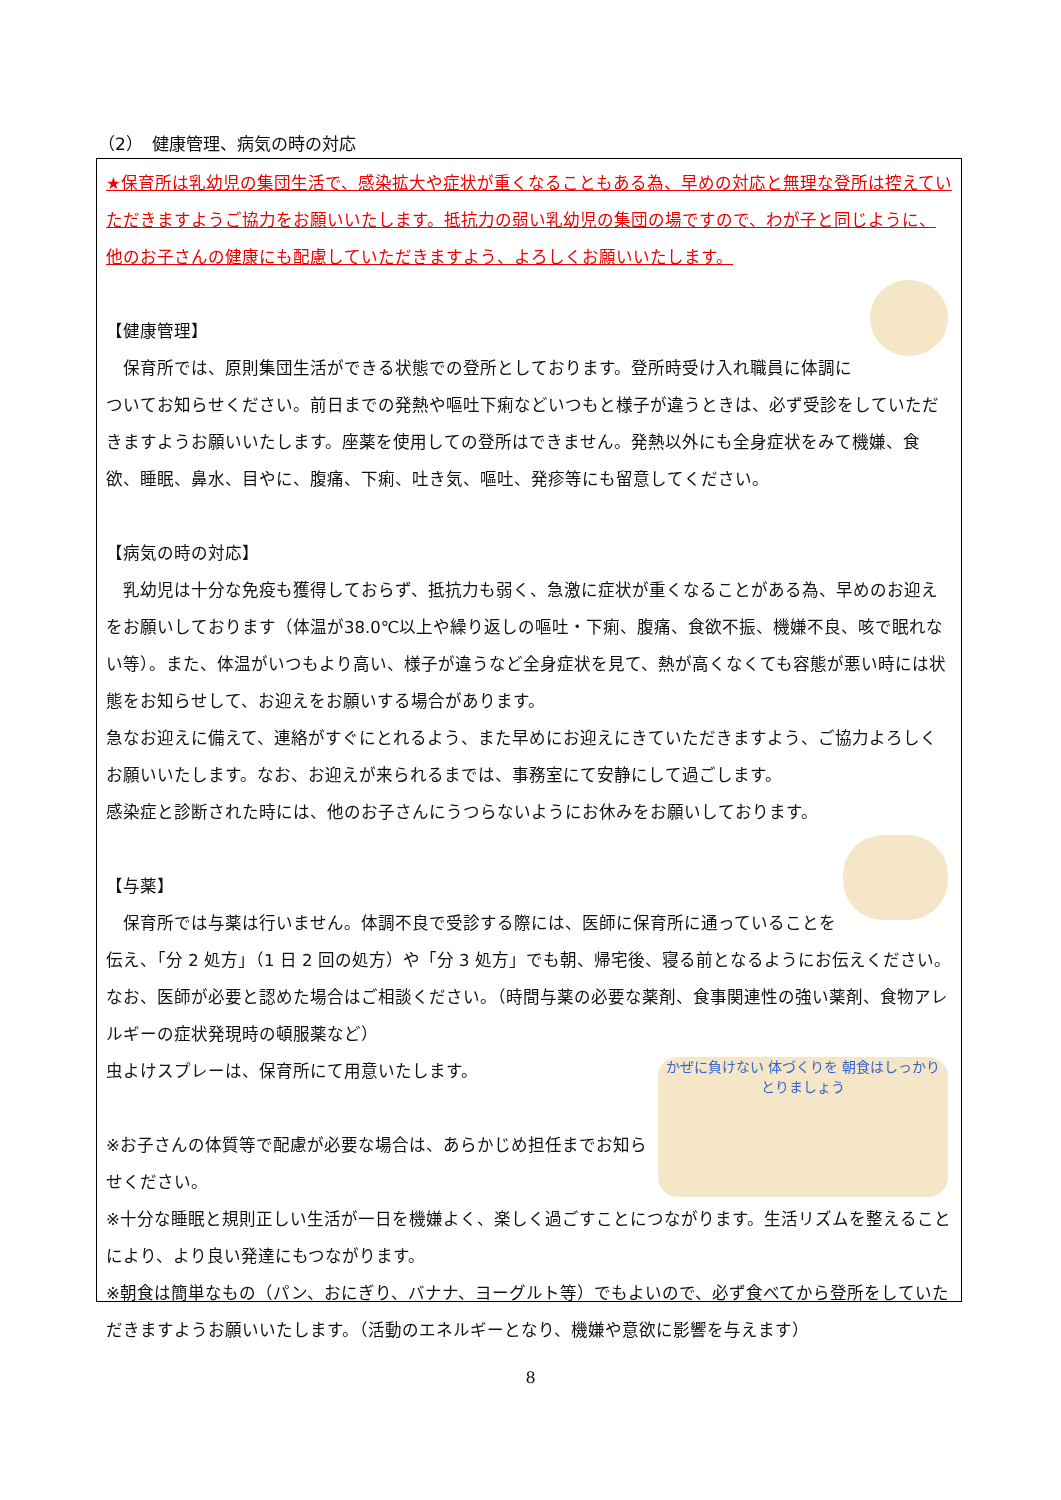（2）　健康管理、病気の時の対応
★保育所は乳幼児の集団生活で、感染拡大や症状が重くなることもある為、早めの対応と無理な登所は控えていただきますようご協力をお願いいたします。抵抗力の弱い乳幼児の集団の場ですので、わが子と同じように、他のお子さんの健康にも配慮していただきますよう、よろしくお願いいたします。
【健康管理】
　保育所では、原則集団生活ができる状態での登所としております。登所時受け入れ職員に体調についてお知らせください。前日までの発熱や嘔吐下痢などいつもと様子が違うときは、必ず受診をしていただきますようお願いいたします。座薬を使用しての登所はできません。発熱以外にも全身症状をみて機嫌、食欲、睡眠、鼻水、目やに、腹痛、下痢、吐き気、嘔吐、発疹等にも留意してください。
【病気の時の対応】
　乳幼児は十分な免疫も獲得しておらず、抵抗力も弱く、急激に症状が重くなることがある為、早めのお迎えをお願いしております（体温が38.0℃以上や繰り返しの嘔吐・下痢、腹痛、食欲不振、機嫌不良、咳で眠れない等）。また、体温がいつもより高い、様子が違うなど全身症状を見て、熱が高くなくても容態が悪い時には状態をお知らせして、お迎えをお願いする場合があります。
急なお迎えに備えて、連絡がすぐにとれるよう、また早めにお迎えにきていただきますよう、ご協力よろしくお願いいたします。なお、お迎えが来られるまでは、事務室にて安静にして過ごします。
感染症と診断された時には、他のお子さんにうつらないようにお休みをお願いしております。
【与薬】
　保育所では与薬は行いません。体調不良で受診する際には、医師に保育所に通っていることを伝え、「分 2 処方」（1 日 2 回の処方）や「分 3 処方」でも朝、帰宅後、寝る前となるようにお伝えください。なお、医師が必要と認めた場合はご相談ください。（時間与薬の必要な薬剤、食事関連性の強い薬剤、食物アレルギーの症状発現時の頓服薬など）
かぜに負けない 体づくりを 朝食はしっかり とりましょう
虫よけスプレーは、保育所にて用意いたします。
※お子さんの体質等で配慮が必要な場合は、あらかじめ担任までお知らせください。
※十分な睡眠と規則正しい生活が一日を機嫌よく、楽しく過ごすことにつながります。生活リズムを整えることにより、より良い発達にもつながります。
※朝食は簡単なもの（パン、おにぎり、バナナ、ヨーグルト等）でもよいので、必ず食べてから登所をしていただきますようお願いいたします。（活動のエネルギーとなり、機嫌や意欲に影響を与えます）
8